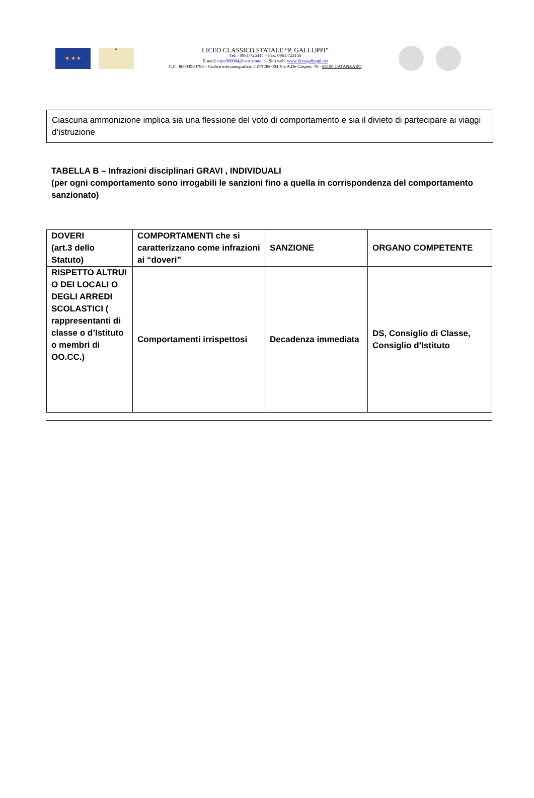★ ★ ★
lg
LICEO CLASSICO STATALE “P. GALLUPPI”
Tel. : 0961/726344 – Fax: 0961/723156
E-mail: czpc060004@istruzione.it - Sito web: www.liceogalluppi.net
C.F.: 80003960798 – Codice meccanografico: CZPC060004 Via A.De Gasperi. 76 - 88100 CATANZARO
Ciascuna ammonizione implica sia una flessione del voto di comportamento e sia il divieto di partecipare ai viaggi d’istruzione
TABELLA B – Infrazioni disciplinari GRAVI , INDIVIDUALI
(per ogni comportamento sono irrogabili le sanzioni fino a quella in corrispondenza del comportamento sanzionato)
| DOVERI (art.3 dello Statuto) | COMPORTAMENTI che si caratterizzano come infrazioni ai “doveri” | SANZIONE | ORGANO COMPETENTE |
| --- | --- | --- | --- |
| RISPETTO ALTRUI O DEI LOCALI O DEGLI ARREDI SCOLASTICI ( rappresentanti di classe o d’Istituto o membri di OO.CC.) | Comportamenti irrispettosi | Decadenza immediata | DS, Consiglio di Classe, Consiglio d’Istituto |